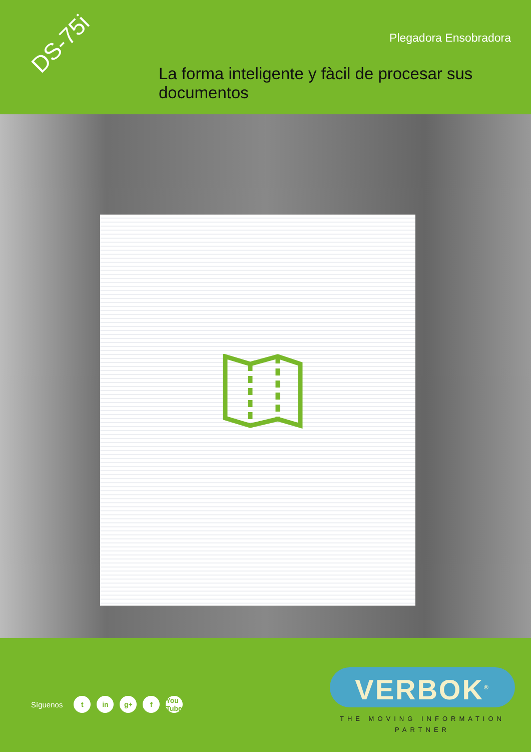DS-75i Plegadora Ensobradora
La forma inteligente y fàcil de procesar sus documentos
Síguenos t in g+ f You Tube
VERBOK<sup>®</sup>
THE MOVING INFORMATION
PARTNER